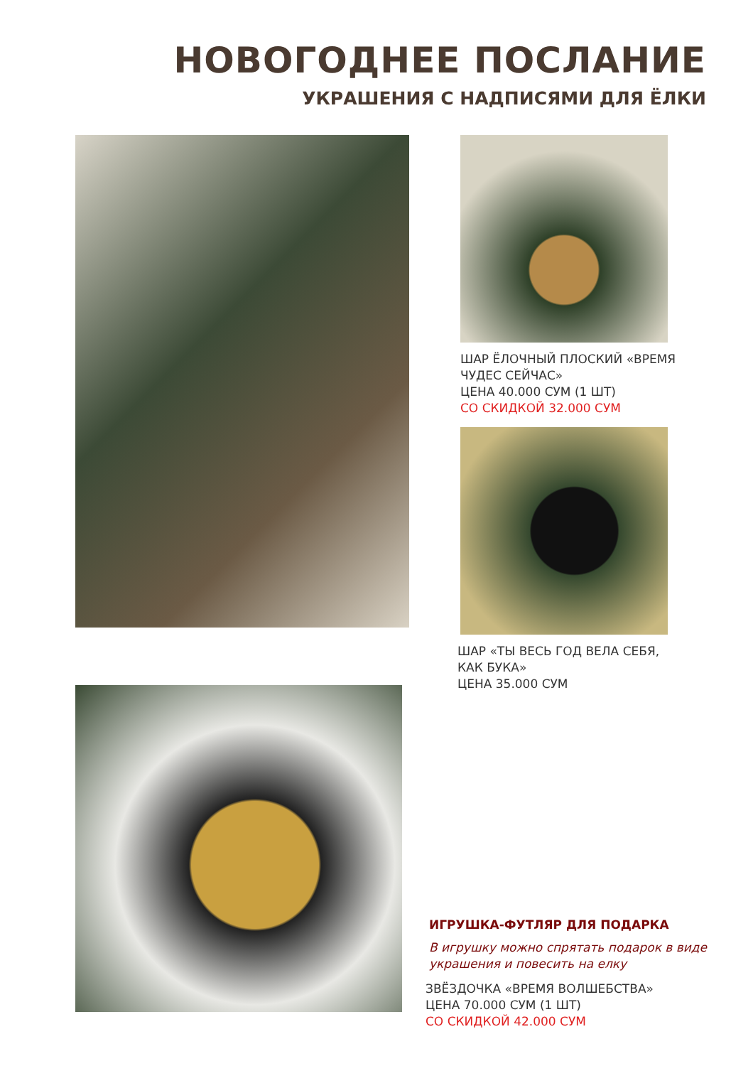НОВОГОДНЕЕ ПОСЛАНИЕ
УКРАШЕНИЯ С НАДПИСЯМИ ДЛЯ ЁЛКИ
ШАР ЁЛОЧНЫЙ ПЛОСКИЙ «ВРЕМЯ
ЧУДЕС СЕЙЧАС»
ЦЕНА 40.000 СУМ (1 ШТ)
СО СКИДКОЙ 32.000 СУМ
ШАР «ТЫ ВЕСЬ ГОД ВЕЛА СЕБЯ,
КАК БУКА»
ЦЕНА 35.000 СУМ
ИГРУШКА-ФУТЛЯР ДЛЯ ПОДАРКА
В игрушку можно спрятать подарок в виде
украшения и повесить на елку
ЗВЁЗДОЧКА «ВРЕМЯ ВОЛШЕБСТВА»
ЦЕНА 70.000 СУМ (1 ШТ)
СО СКИДКОЙ 42.000 СУМ